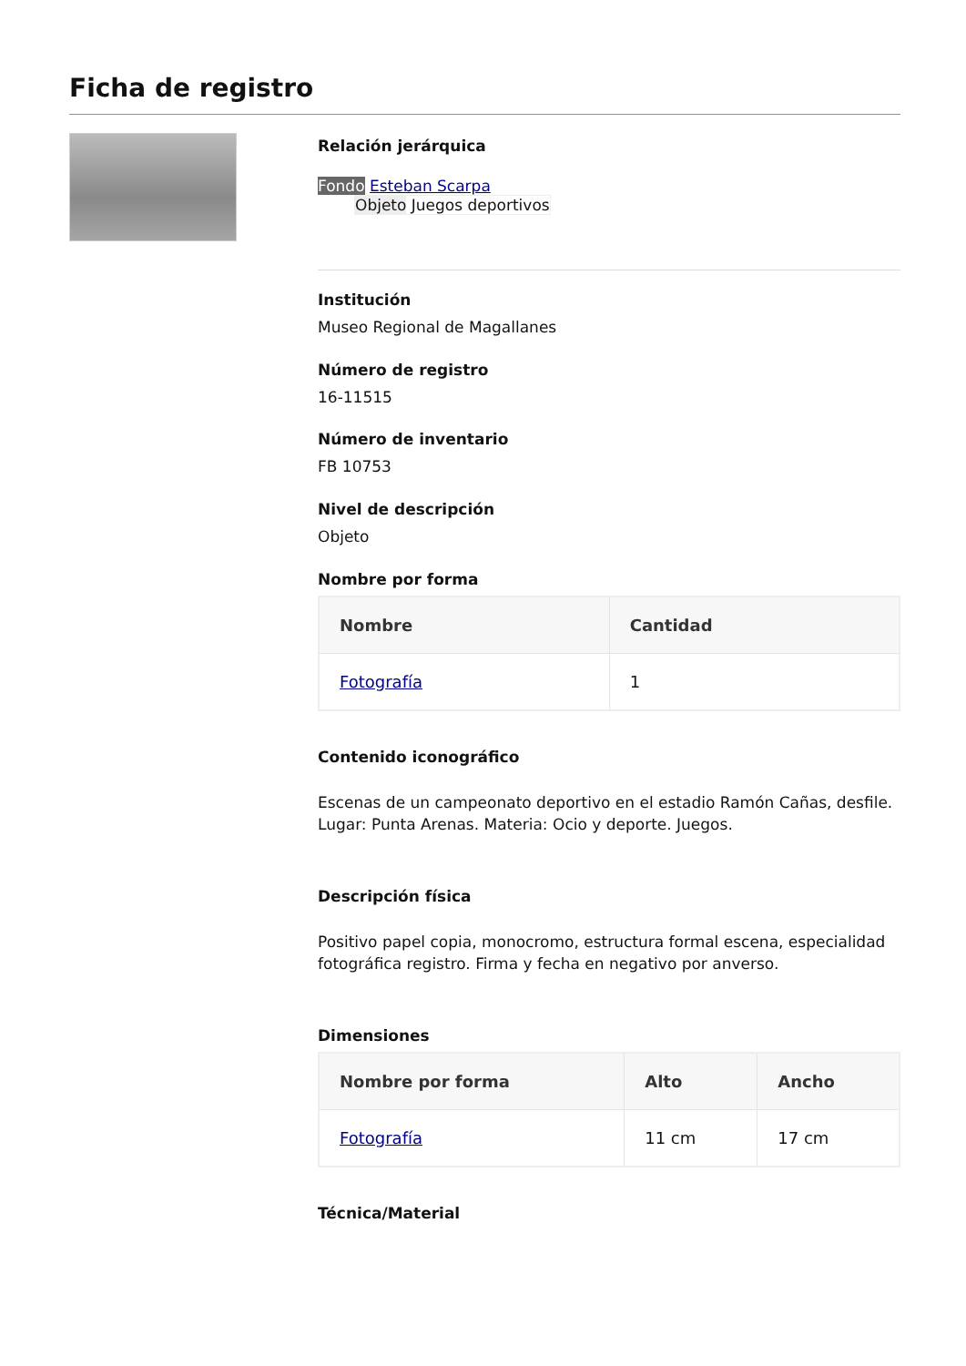Ficha de registro
Relación jerárquica
Fondo Esteban Scarpa
Objeto Juegos deportivos
Institución
Museo Regional de Magallanes
Número de registro
16-11515
Número de inventario
FB 10753
Nivel de descripción
Objeto
Nombre por forma
| Nombre | Cantidad |
| --- | --- |
| Fotografía | 1 |
Contenido iconográfico
Escenas de un campeonato deportivo en el estadio Ramón Cañas, desfile. Lugar: Punta Arenas. Materia: Ocio y deporte. Juegos.
Descripción física
Positivo papel copia, monocromo, estructura formal escena, especialidad fotográfica registro. Firma y fecha en negativo por anverso.
Dimensiones
| Nombre por forma | Alto | Ancho |
| --- | --- | --- |
| Fotografía | 11 cm | 17 cm |
Técnica/Material